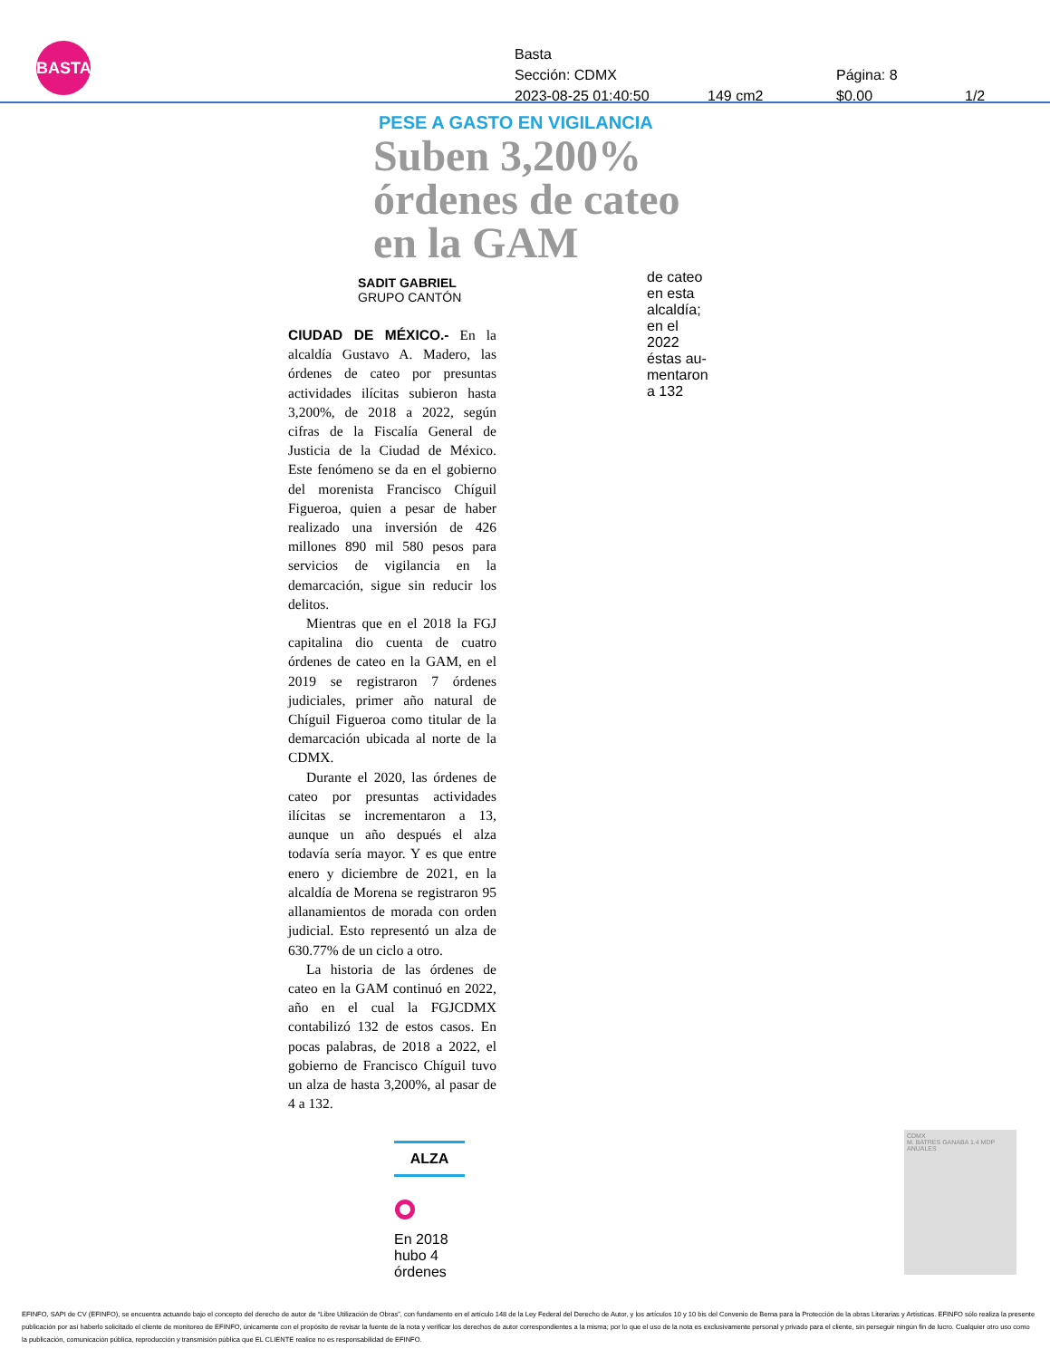BASTA!
Basta
Sección: CDMX Página: 8
2023-08-25 01:40:50 149 cm2 $0.00 1/2
PESE A GASTO EN VIGILANCIA
Suben 3,200% órdenes de cateo en la GAM
SADIT GABRIEL
GRUPO CANTÓN
CIUDAD DE MÉXICO.- En la alcaldía Gustavo A. Madero, las órdenes de cateo por presuntas actividades ilícitas subieron hasta 3,200%, de 2018 a 2022, según cifras de la Fiscalía General de Justicia de la Ciudad de México. Este fenómeno se da en el gobierno del morenista Francisco Chíguil Figueroa, quien a pesar de haber realizado una inversión de 426 millones 890 mil 580 pesos para servicios de vigilancia en la demarcación, sigue sin reducir los delitos.
Mientras que en el 2018 la FGJ capitalina dio cuenta de cuatro órdenes de cateo en la GAM, en el 2019 se registraron 7 órdenes judiciales, primer año natural de Chíguil Figueroa como titular de la demarcación ubicada al norte de la CDMX.
Durante el 2020, las órdenes de cateo por presuntas actividades ilícitas se incrementaron a 13, aunque un año después el alza todavía sería mayor. Y es que entre enero y diciembre de 2021, en la alcaldía de Morena se registraron 95 allanamientos de morada con orden judicial. Esto representó un alza de 630.77% de un ciclo a otro.
La historia de las órdenes de cateo en la GAM continuó en 2022, año en el cual la FGJCDMX contabilizó 132 de estos casos. En pocas palabras, de 2018 a 2022, el gobierno de Francisco Chíguil tuvo un alza de hasta 3,200%, al pasar de 4 a 132.
de cateo
en esta
alcaldía;
en el
2022
éstas au-
mentaron
a 132
ALZA
En 2018
hubo 4
órdenes
CDMX
M. BATRES GANABA 1.4 MDP ANUALES
EFINFO, SAPI de CV (EFINFO), se encuentra actuando bajo el concepto del derecho de autor de “Libre Utilización de Obras”, con fundamento en el artículo 148 de la Ley Federal del Derecho de Autor, y los artículos 10 y 10 bis del Convenio de Berna para la Protección de la obras Literarias y Artísticas. EFINFO sólo realiza la presente publicación por así haberlo solicitado el cliente de monitoreo de EFINFO, únicamente con el propósito de revisar la fuente de la nota y verificar los derechos de autor correspondientes a la misma; por lo que el uso de la nota es exclusivamente personal y privado para el cliente, sin perseguir ningún fin de lucro. Cualquier otro uso como la publicación, comunicación pública, reproducción y transmisión pública que EL CLIENTE realice no es responsabilidad de EFINFO.